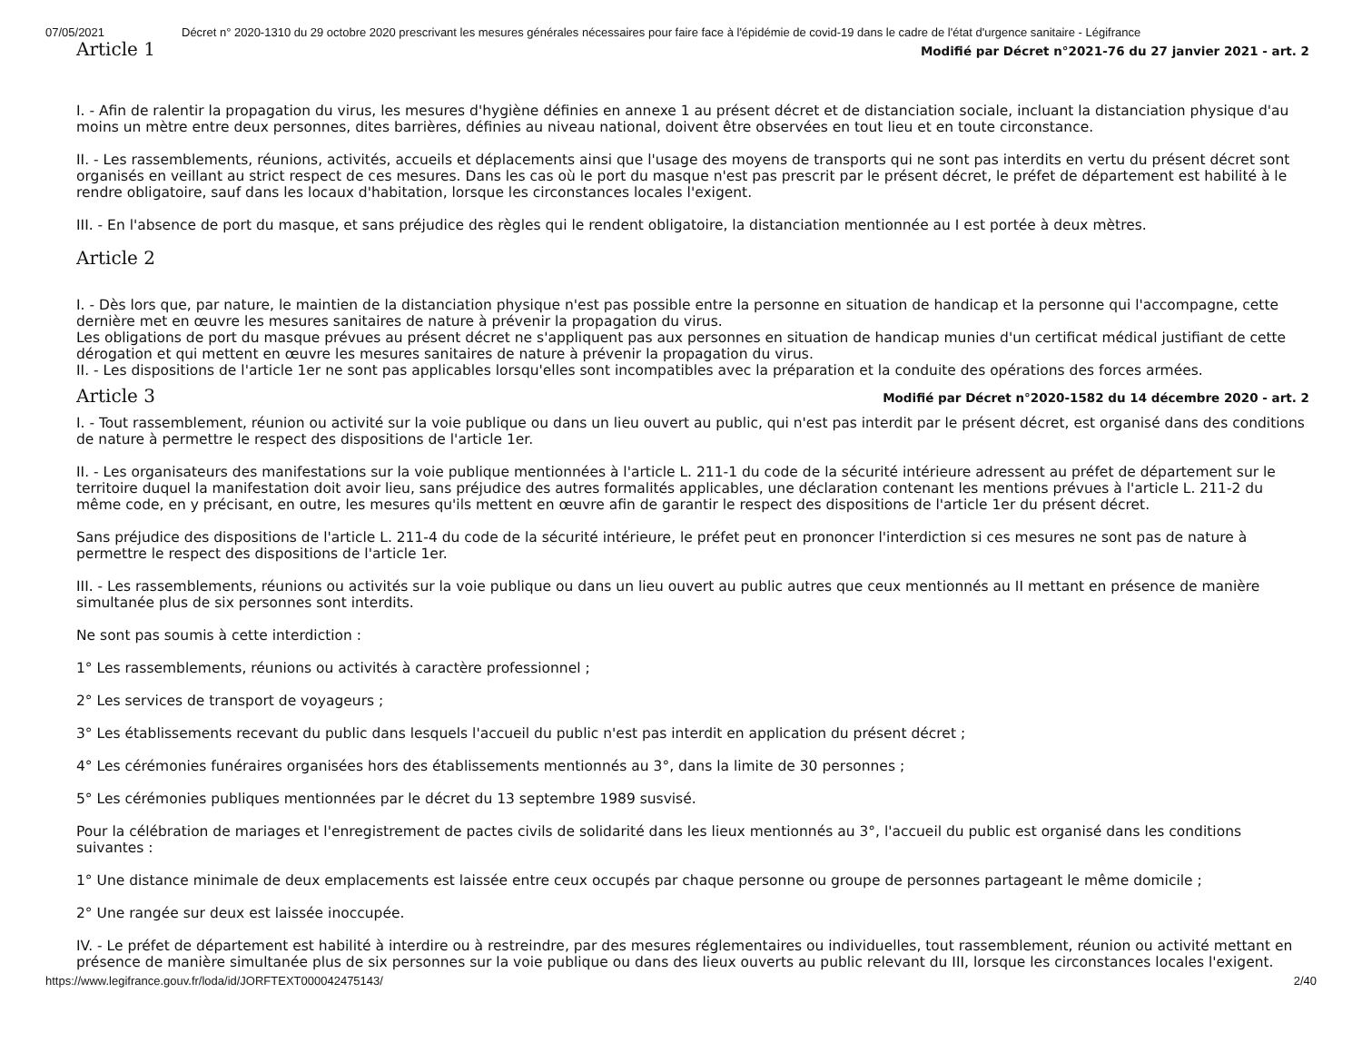07/05/2021 Décret n° 2020-1310 du 29 octobre 2020 prescrivant les mesures générales nécessaires pour faire face à l'épidémie de covid-19 dans le cadre de l'état d'urgence sanitaire - Légifrance
Article 1
Modifié par Décret n°2021-76 du 27 janvier 2021 - art. 2
I. - Afin de ralentir la propagation du virus, les mesures d'hygiène définies en annexe 1 au présent décret et de distanciation sociale, incluant la distanciation physique d'au moins un mètre entre deux personnes, dites barrières, définies au niveau national, doivent être observées en tout lieu et en toute circonstance.
II. - Les rassemblements, réunions, activités, accueils et déplacements ainsi que l'usage des moyens de transports qui ne sont pas interdits en vertu du présent décret sont organisés en veillant au strict respect de ces mesures. Dans les cas où le port du masque n'est pas prescrit par le présent décret, le préfet de département est habilité à le rendre obligatoire, sauf dans les locaux d'habitation, lorsque les circonstances locales l'exigent.
III. - En l'absence de port du masque, et sans préjudice des règles qui le rendent obligatoire, la distanciation mentionnée au I est portée à deux mètres.
Article 2
I. - Dès lors que, par nature, le maintien de la distanciation physique n'est pas possible entre la personne en situation de handicap et la personne qui l'accompagne, cette dernière met en œuvre les mesures sanitaires de nature à prévenir la propagation du virus.
Les obligations de port du masque prévues au présent décret ne s'appliquent pas aux personnes en situation de handicap munies d'un certificat médical justifiant de cette dérogation et qui mettent en œuvre les mesures sanitaires de nature à prévenir la propagation du virus.
II. - Les dispositions de l'article 1er ne sont pas applicables lorsqu'elles sont incompatibles avec la préparation et la conduite des opérations des forces armées.
Article 3
Modifié par Décret n°2020-1582 du 14 décembre 2020 - art. 2
I. - Tout rassemblement, réunion ou activité sur la voie publique ou dans un lieu ouvert au public, qui n'est pas interdit par le présent décret, est organisé dans des conditions de nature à permettre le respect des dispositions de l'article 1er.
II. - Les organisateurs des manifestations sur la voie publique mentionnées à l'article L. 211-1 du code de la sécurité intérieure adressent au préfet de département sur le territoire duquel la manifestation doit avoir lieu, sans préjudice des autres formalités applicables, une déclaration contenant les mentions prévues à l'article L. 211-2 du même code, en y précisant, en outre, les mesures qu'ils mettent en œuvre afin de garantir le respect des dispositions de l'article 1er du présent décret.
Sans préjudice des dispositions de l'article L. 211-4 du code de la sécurité intérieure, le préfet peut en prononcer l'interdiction si ces mesures ne sont pas de nature à permettre le respect des dispositions de l'article 1er.
III. - Les rassemblements, réunions ou activités sur la voie publique ou dans un lieu ouvert au public autres que ceux mentionnés au II mettant en présence de manière simultanée plus de six personnes sont interdits.
Ne sont pas soumis à cette interdiction :
1° Les rassemblements, réunions ou activités à caractère professionnel ;
2° Les services de transport de voyageurs ;
3° Les établissements recevant du public dans lesquels l'accueil du public n'est pas interdit en application du présent décret ;
4° Les cérémonies funéraires organisées hors des établissements mentionnés au 3°, dans la limite de 30 personnes ;
5° Les cérémonies publiques mentionnées par le décret du 13 septembre 1989 susvisé.
Pour la célébration de mariages et l'enregistrement de pactes civils de solidarité dans les lieux mentionnés au 3°, l'accueil du public est organisé dans les conditions suivantes :
1° Une distance minimale de deux emplacements est laissée entre ceux occupés par chaque personne ou groupe de personnes partageant le même domicile ;
2° Une rangée sur deux est laissée inoccupée.
IV. - Le préfet de département est habilité à interdire ou à restreindre, par des mesures réglementaires ou individuelles, tout rassemblement, réunion ou activité mettant en présence de manière simultanée plus de six personnes sur la voie publique ou dans des lieux ouverts au public relevant du III, lorsque les circonstances locales l'exigent.
https://www.legifrance.gouv.fr/loda/id/JORFTEXT000042475143/ 2/40